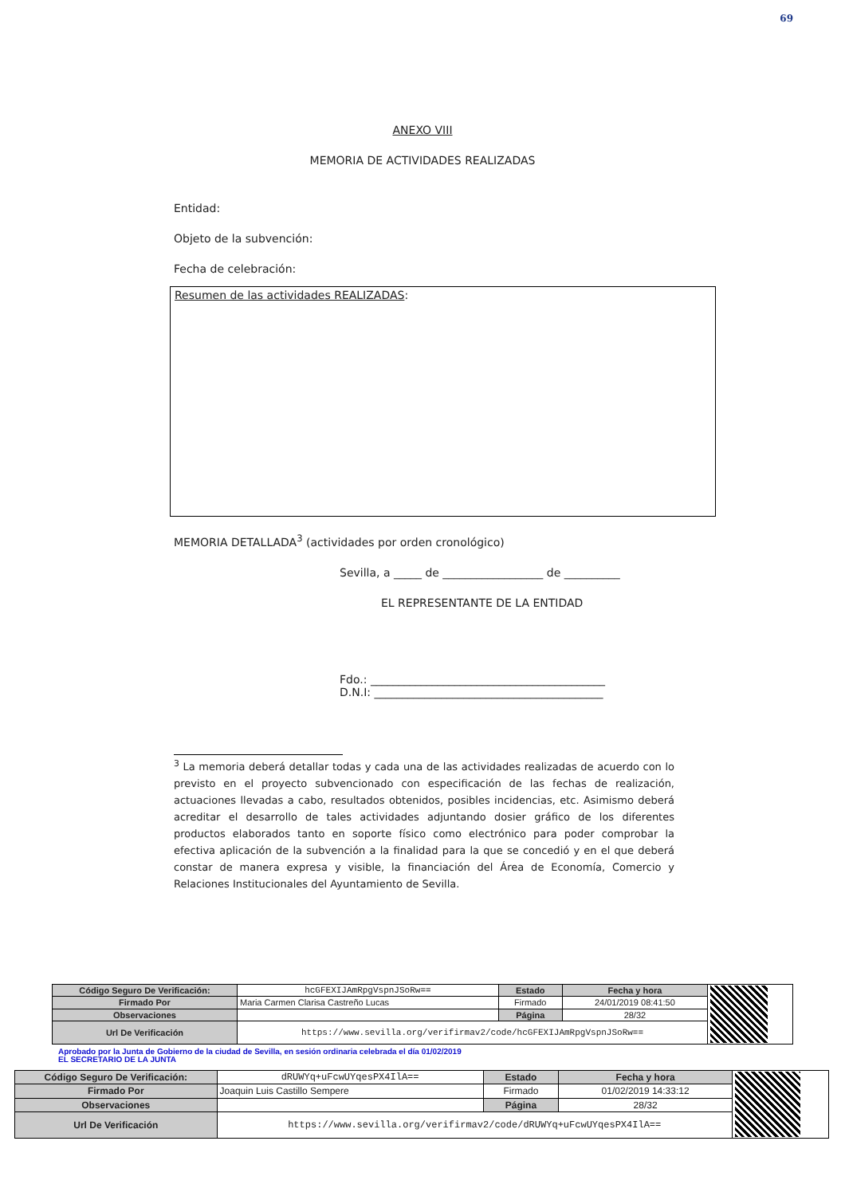69
ANEXO VIII
MEMORIA DE ACTIVIDADES REALIZADAS
Entidad:
Objeto de la subvención:
Fecha de celebración:
Resumen de las actividades REALIZADAS:
MEMORIA DETALLADA<sup>3</sup> (actividades por orden cronológico)
Sevilla, a _____ de __________________ de __________
EL REPRESENTANTE DE LA ENTIDAD
Fdo.: __________________________________________
D.N.I: _________________________________________
<sup>3</sup> La memoria deberá detallar todas y cada una de las actividades realizadas de acuerdo con lo previsto en el proyecto subvencionado con especificación de las fechas de realización, actuaciones llevadas a cabo, resultados obtenidos, posibles incidencias, etc. Asimismo deberá acreditar el desarrollo de tales actividades adjuntando dosier gráfico de los diferentes productos elaborados tanto en soporte físico como electrónico para poder comprobar la efectiva aplicación de la subvención a la finalidad para la que se concedió y en el que deberá constar de manera expresa y visible, la financiación del Área de Economía, Comercio y Relaciones Institucionales del Ayuntamiento de Sevilla.
| Código Seguro De Verificación: | hcGFEXIJAmRpgVspnJSoRw== | Estado | Fecha y hora | |
| Firmado Por | Maria Carmen Clarisa Castreño Lucas | Firmado | 24/01/2019 08:41:50 | |
| Observaciones | | Página | 28/32 | |
| Url De Verificación | https://www.sevilla.org/verifirmav2/code/hcGFEXIJAmRpgVspnJSoRw== | | | |
Aprobado por la Junta de Gobierno de la ciudad de Sevilla, en sesión ordinaria celebrada el día 01/02/2019
EL SECRETARIO DE LA JUNTA
| Código Seguro De Verificación: | dRUWYq+uFcwUYqesPX4IlA== | Estado | Fecha y hora | |
| Firmado Por | Joaquin Luis Castillo Sempere | Firmado | 01/02/2019 14:33:12 | |
| Observaciones | | Página | 28/32 | |
| Url De Verificación | https://www.sevilla.org/verifirmav2/code/dRUWYq+uFcwUYqesPX4IlA== | | | |